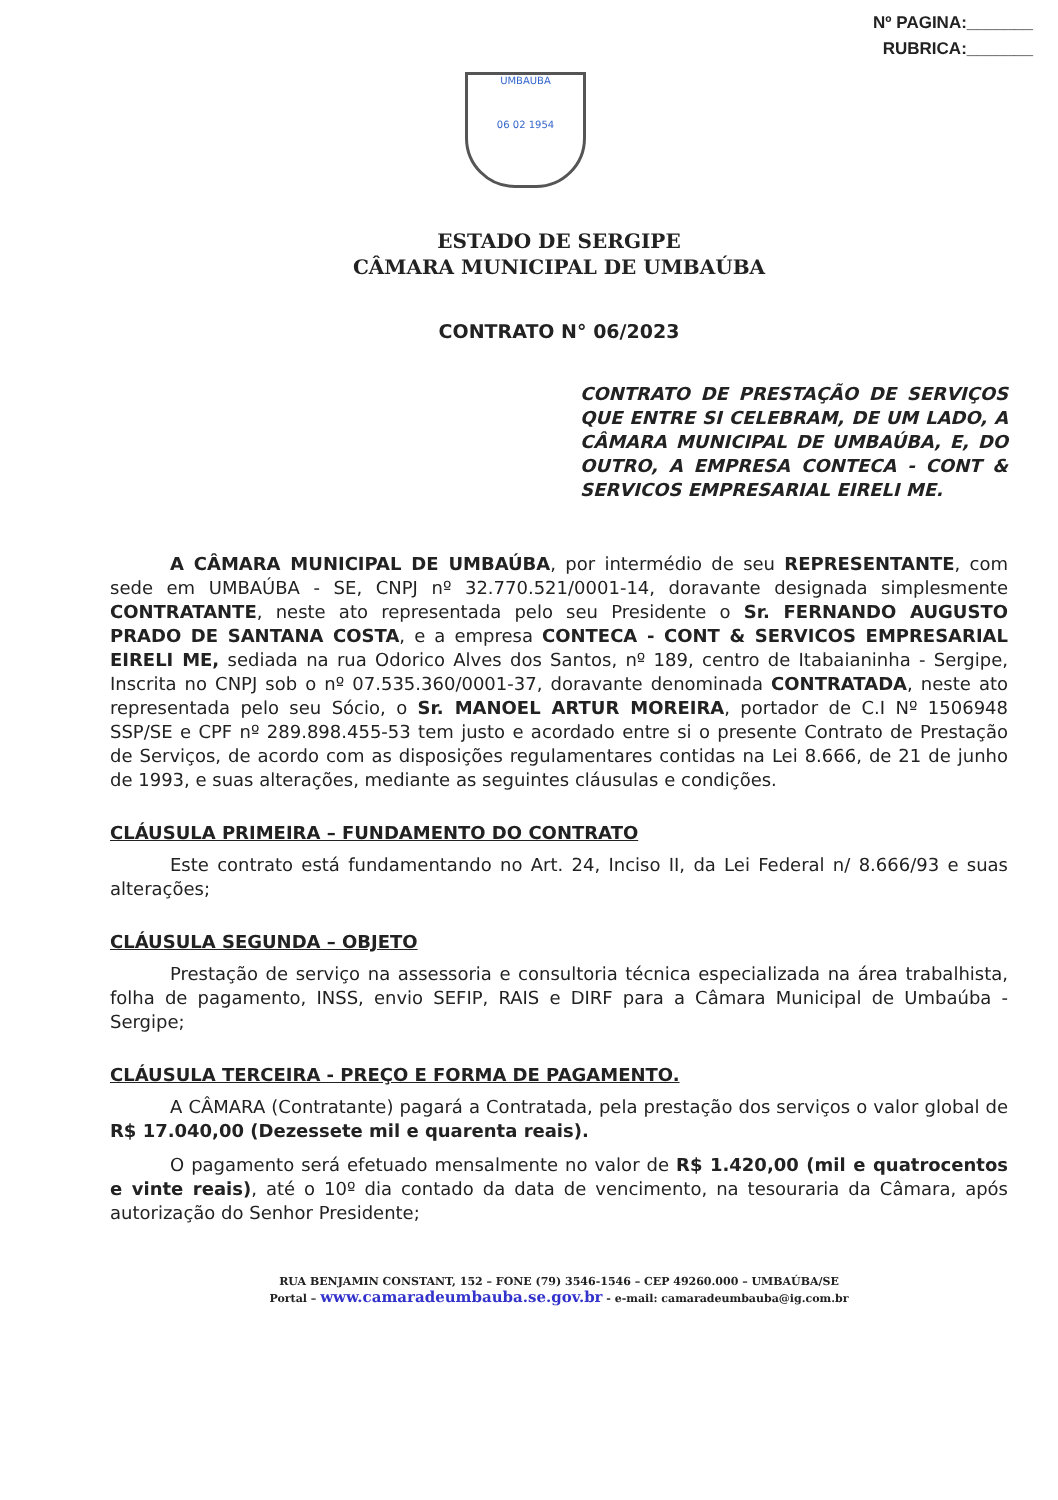Nº PAGINA:_______
RUBRICA:_______
UMBAUBA
06 02 1954
ESTADO DE SERGIPE
CÂMARA MUNICIPAL DE UMBAÚBA
CONTRATO N° 06/2023
CONTRATO DE PRESTAÇÃO DE SERVIÇOS QUE ENTRE SI CELEBRAM, DE UM LADO, A CÂMARA MUNICIPAL DE UMBAÚBA, E, DO OUTRO, A EMPRESA CONTECA - CONT & SERVICOS EMPRESARIAL EIRELI ME.
A CÂMARA MUNICIPAL DE UMBAÚBA, por intermédio de seu REPRESENTANTE, com sede em UMBAÚBA - SE, CNPJ nº 32.770.521/0001-14, doravante designada simplesmente CONTRATANTE, neste ato representada pelo seu Presidente o Sr. FERNANDO AUGUSTO PRADO DE SANTANA COSTA, e a empresa CONTECA - CONT & SERVICOS EMPRESARIAL EIRELI ME, sediada na rua Odorico Alves dos Santos, nº 189, centro de Itabaianinha - Sergipe, Inscrita no CNPJ sob o nº 07.535.360/0001-37, doravante denominada CONTRATADA, neste ato representada pelo seu Sócio, o Sr. MANOEL ARTUR MOREIRA, portador de C.I Nº 1506948 SSP/SE e CPF nº 289.898.455-53 tem justo e acordado entre si o presente Contrato de Prestação de Serviços, de acordo com as disposições regulamentares contidas na Lei 8.666, de 21 de junho de 1993, e suas alterações, mediante as seguintes cláusulas e condições.
CLÁUSULA PRIMEIRA – FUNDAMENTO DO CONTRATO
Este contrato está fundamentando no Art. 24, Inciso II, da Lei Federal n/ 8.666/93 e suas alterações;
CLÁUSULA SEGUNDA – OBJETO
Prestação de serviço na assessoria e consultoria técnica especializada na área trabalhista, folha de pagamento, INSS, envio SEFIP, RAIS e DIRF para a Câmara Municipal de Umbaúba - Sergipe;
CLÁUSULA TERCEIRA - PREÇO E FORMA DE PAGAMENTO.
A CÂMARA (Contratante) pagará a Contratada, pela prestação dos serviços o valor global de R$ 17.040,00 (Dezessete mil e quarenta reais).
O pagamento será efetuado mensalmente no valor de R$ 1.420,00 (mil e quatrocentos e vinte reais), até o 10º dia contado da data de vencimento, na tesouraria da Câmara, após autorização do Senhor Presidente;
RUA BENJAMIN CONSTANT, 152 – FONE (79) 3546-1546 – CEP 49260.000 – UMBAÚBA/SE
Portal – www.camaradeumbauba.se.gov.br - e-mail: camaradeumbauba@ig.com.br